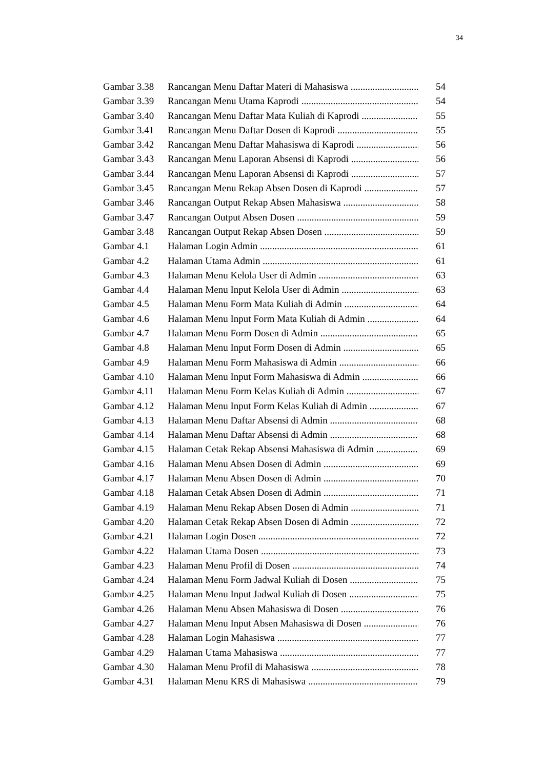34
Gambar 3.38 Rancangan Menu Daftar Materi di Mahasiswa 54
Gambar 3.39 Rancangan Menu Utama Kaprodi 54
Gambar 3.40 Rancangan Menu Daftar Mata Kuliah di Kaprodi 55
Gambar 3.41 Rancangan Menu Daftar Dosen di Kaprodi 55
Gambar 3.42 Rancangan Menu Daftar Mahasiswa di Kaprodi 56
Gambar 3.43 Rancangan Menu Laporan Absensi di Kaprodi 56
Gambar 3.44 Rancangan Menu Laporan Absensi di Kaprodi 57
Gambar 3.45 Rancangan Menu Rekap Absen Dosen di Kaprodi 57
Gambar 3.46 Rancangan Output Rekap Absen Mahasiswa 58
Gambar 3.47 Rancangan Output Absen Dosen 59
Gambar 3.48 Rancangan Output Rekap Absen Dosen 59
Gambar 4.1 Halaman Login Admin 61
Gambar 4.2 Halaman Utama Admin 61
Gambar 4.3 Halaman Menu Kelola User di Admin 63
Gambar 4.4 Halaman Menu Input Kelola User di Admin 63
Gambar 4.5 Halaman Menu Form Mata Kuliah di Admin 64
Gambar 4.6 Halaman Menu Input Form Mata Kuliah di Admin 64
Gambar 4.7 Halaman Menu Form Dosen di Admin 65
Gambar 4.8 Halaman Menu Input Form Dosen di Admin 65
Gambar 4.9 Halaman Menu Form Mahasiswa di Admin 66
Gambar 4.10 Halaman Menu Input Form Mahasiswa di Admin 66
Gambar 4.11 Halaman Menu Form Kelas Kuliah di Admin 67
Gambar 4.12 Halaman Menu Input Form Kelas Kuliah di Admin 67
Gambar 4.13 Halaman Menu Daftar Absensi di Admin 68
Gambar 4.14 Halaman Menu Daftar Absensi di Admin 68
Gambar 4.15 Halaman Cetak Rekap Absensi Mahasiswa di Admin 69
Gambar 4.16 Halaman Menu Absen Dosen di Admin 69
Gambar 4.17 Halaman Menu Absen Dosen di Admin 70
Gambar 4.18 Halaman Cetak Absen Dosen di Admin 71
Gambar 4.19 Halaman Menu Rekap Absen Dosen di Admin 71
Gambar 4.20 Halaman Cetak Rekap Absen Dosen di Admin 72
Gambar 4.21 Halaman Login Dosen 72
Gambar 4.22 Halaman Utama Dosen 73
Gambar 4.23 Halaman Menu Profil di Dosen 74
Gambar 4.24 Halaman Menu Form Jadwal Kuliah di Dosen 75
Gambar 4.25 Halaman Menu Input Jadwal Kuliah di Dosen 75
Gambar 4.26 Halaman Menu Absen Mahasiswa di Dosen 76
Gambar 4.27 Halaman Menu Input Absen Mahasiswa di Dosen 76
Gambar 4.28 Halaman Login Mahasiswa 77
Gambar 4.29 Halaman Utama Mahasiswa 77
Gambar 4.30 Halaman Menu Profil di Mahasiswa 78
Gambar 4.31 Halaman Menu KRS di Mahasiswa 79